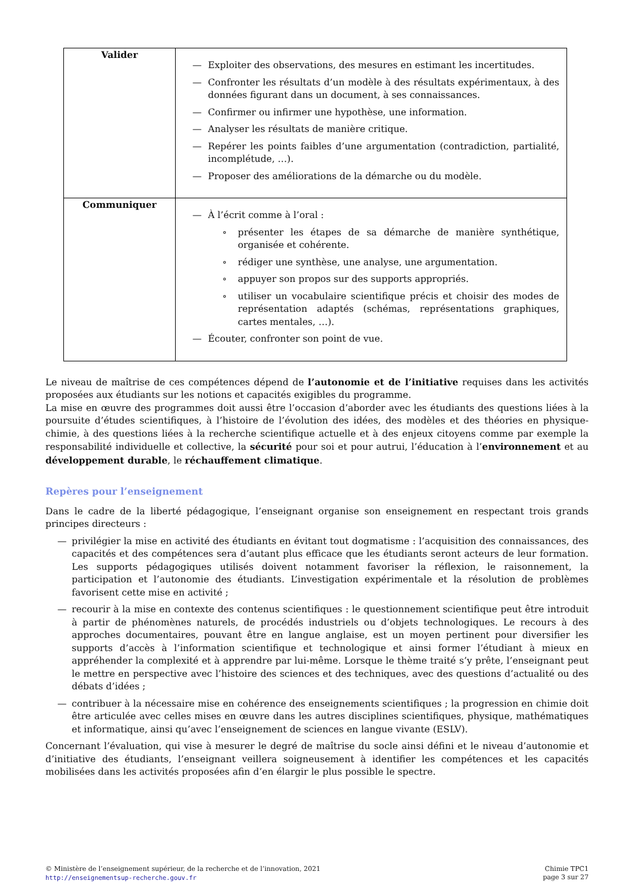| Valider | — Exploiter des observations, des mesures en estimant les incertitudes. — Confronter les résultats d’un modèle à des résultats expérimentaux, à des données figurant dans un document, à ses connaissances. — Confirmer ou infirmer une hypothèse, une information. — Analyser les résultats de manière critique. — Repérer les points faibles d’une argumentation (contradiction, partialité, incomplétude, …). — Proposer des améliorations de la démarche ou du modèle. |
| Communiquer | — À l’écrit comme à l’oral : ∘ présenter les étapes de sa démarche de manière synthétique, organisée et cohérente. ∘ rédiger une synthèse, une analyse, une argumentation. ∘ appuyer son propos sur des supports appropriés. ∘ utiliser un vocabulaire scientifique précis et choisir des modes de représentation adaptés (schémas, représentations graphiques, cartes mentales, …). — Écouter, confronter son point de vue. |
Le niveau de maîtrise de ces compétences dépend de l’autonomie et de l’initiative requises dans les activités proposées aux étudiants sur les notions et capacités exigibles du programme.
La mise en œuvre des programmes doit aussi être l’occasion d’aborder avec les étudiants des questions liées à la poursuite d’études scientifiques, à l’histoire de l’évolution des idées, des modèles et des théories en physique-chimie, à des questions liées à la recherche scientifique actuelle et à des enjeux citoyens comme par exemple la responsabilité individuelle et collective, la sécurité pour soi et pour autrui, l’éducation à l’environnement et au développement durable, le réchauffement climatique.
Repères pour l’enseignement
Dans le cadre de la liberté pédagogique, l’enseignant organise son enseignement en respectant trois grands principes directeurs :
— privilégier la mise en activité des étudiants en évitant tout dogmatisme : l’acquisition des connaissances, des capacités et des compétences sera d’autant plus efficace que les étudiants seront acteurs de leur formation. Les supports pédagogiques utilisés doivent notamment favoriser la réflexion, le raisonnement, la participation et l’autonomie des étudiants. L’investigation expérimentale et la résolution de problèmes favorisent cette mise en activité ;
— recourir à la mise en contexte des contenus scientifiques : le questionnement scientifique peut être introduit à partir de phénomènes naturels, de procédés industriels ou d’objets technologiques. Le recours à des approches documentaires, pouvant être en langue anglaise, est un moyen pertinent pour diversifier les supports d’accès à l’information scientifique et technologique et ainsi former l’étudiant à mieux en appréhender la complexité et à apprendre par lui-même. Lorsque le thème traité s’y prête, l’enseignant peut le mettre en perspective avec l’histoire des sciences et des techniques, avec des questions d’actualité ou des débats d’idées ;
— contribuer à la nécessaire mise en cohérence des enseignements scientifiques ; la progression en chimie doit être articulée avec celles mises en œuvre dans les autres disciplines scientifiques, physique, mathématiques et informatique, ainsi qu’avec l’enseignement de sciences en langue vivante (ESLV).
Concernant l’évaluation, qui vise à mesurer le degré de maîtrise du socle ainsi défini et le niveau d’autonomie et d’initiative des étudiants, l’enseignant veillera soigneusement à identifier les compétences et les capacités mobilisées dans les activités proposées afin d’en élargir le plus possible le spectre.
© Ministère de l’enseignement supérieur, de la recherche et de l’innovation, 2021
http://enseignementsup-recherche.gouv.fr
Chimie TPC1
page 3 sur 27